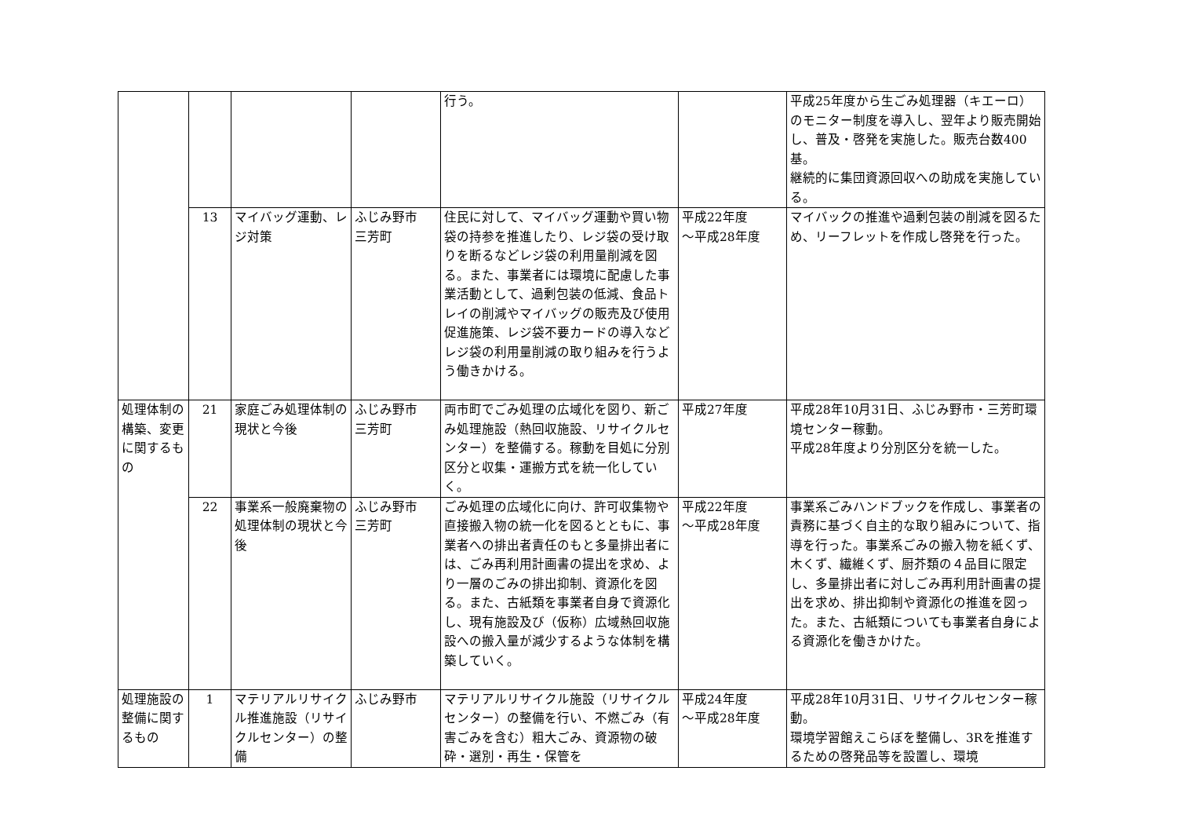| | | | | 行う。 | | 平成25年度から生ごみ処理器（キエーロ）のモニター制度を導入し、翌年より販売開始し、普及・啓発を実施した。販売台数400基。 継続的に集団資源回収への助成を実施している。 |
| | 13 | マイバッグ運動、レジ対策 | ふじみ野市 三芳町 | 住民に対して、マイバッグ運動や買い物袋の持参を推進したり、レジ袋の受け取りを断るなどレジ袋の利用量削減を図る。また、事業者には環境に配慮した事業活動として、過剰包装の低減、食品トレイの削減やマイバッグの販売及び使用促進施策、レジ袋不要カードの導入などレジ袋の利用量削減の取り組みを行うよう働きかける。 | 平成22年度 ～平成28年度 | マイバックの推進や過剰包装の削減を図るため、リーフレットを作成し啓発を行った。 |
| 処理体制の構築、変更に関するもの | 21 | 家庭ごみ処理体制の現状と今後 | ふじみ野市 三芳町 | 両市町でごみ処理の広域化を図り、新ごみ処理施設（熱回収施設、リサイクルセンター）を整備する。稼動を目処に分別区分と収集・運搬方式を統一化していく。 | 平成27年度 | 平成28年10月31日、ふじみ野市・三芳町環境センター稼動。 平成28年度より分別区分を統一した。 |
| | 22 | 事業系一般廃棄物の処理体制の現状と今後 | ふじみ野市 三芳町 | ごみ処理の広域化に向け、許可収集物や直接搬入物の統一化を図るとともに、事業者への排出者責任のもと多量排出者には、ごみ再利用計画書の提出を求め、より一層のごみの排出抑制、資源化を図る。また、古紙類を事業者自身で資源化し、現有施設及び（仮称）広域熱回収施設への搬入量が減少するような体制を構築していく。 | 平成22年度 ～平成28年度 | 事業系ごみハンドブックを作成し、事業者の責務に基づく自主的な取り組みについて、指導を行った。事業系ごみの搬入物を紙くず、木くず、繊維くず、厨芥類の４品目に限定し、多量排出者に対しごみ再利用計画書の提出を求め、排出抑制や資源化の推進を図った。また、古紙類についても事業者自身による資源化を働きかけた。 |
| 処理施設の整備に関するもの | 1 | マテリアルリサイクル推進施設（リサイクルセンター）の整備 | ふじみ野市 | マテリアルリサイクル施設（リサイクルセンター）の整備を行い、不燃ごみ（有害ごみを含む）粗大ごみ、資源物の破砕・選別・再生・保管を | 平成24年度 ～平成28年度 | 平成28年10月31日、リサイクルセンター稼動。 環境学習館えこらぼを整備し、3Rを推進するための啓発品等を設置し、環境 |